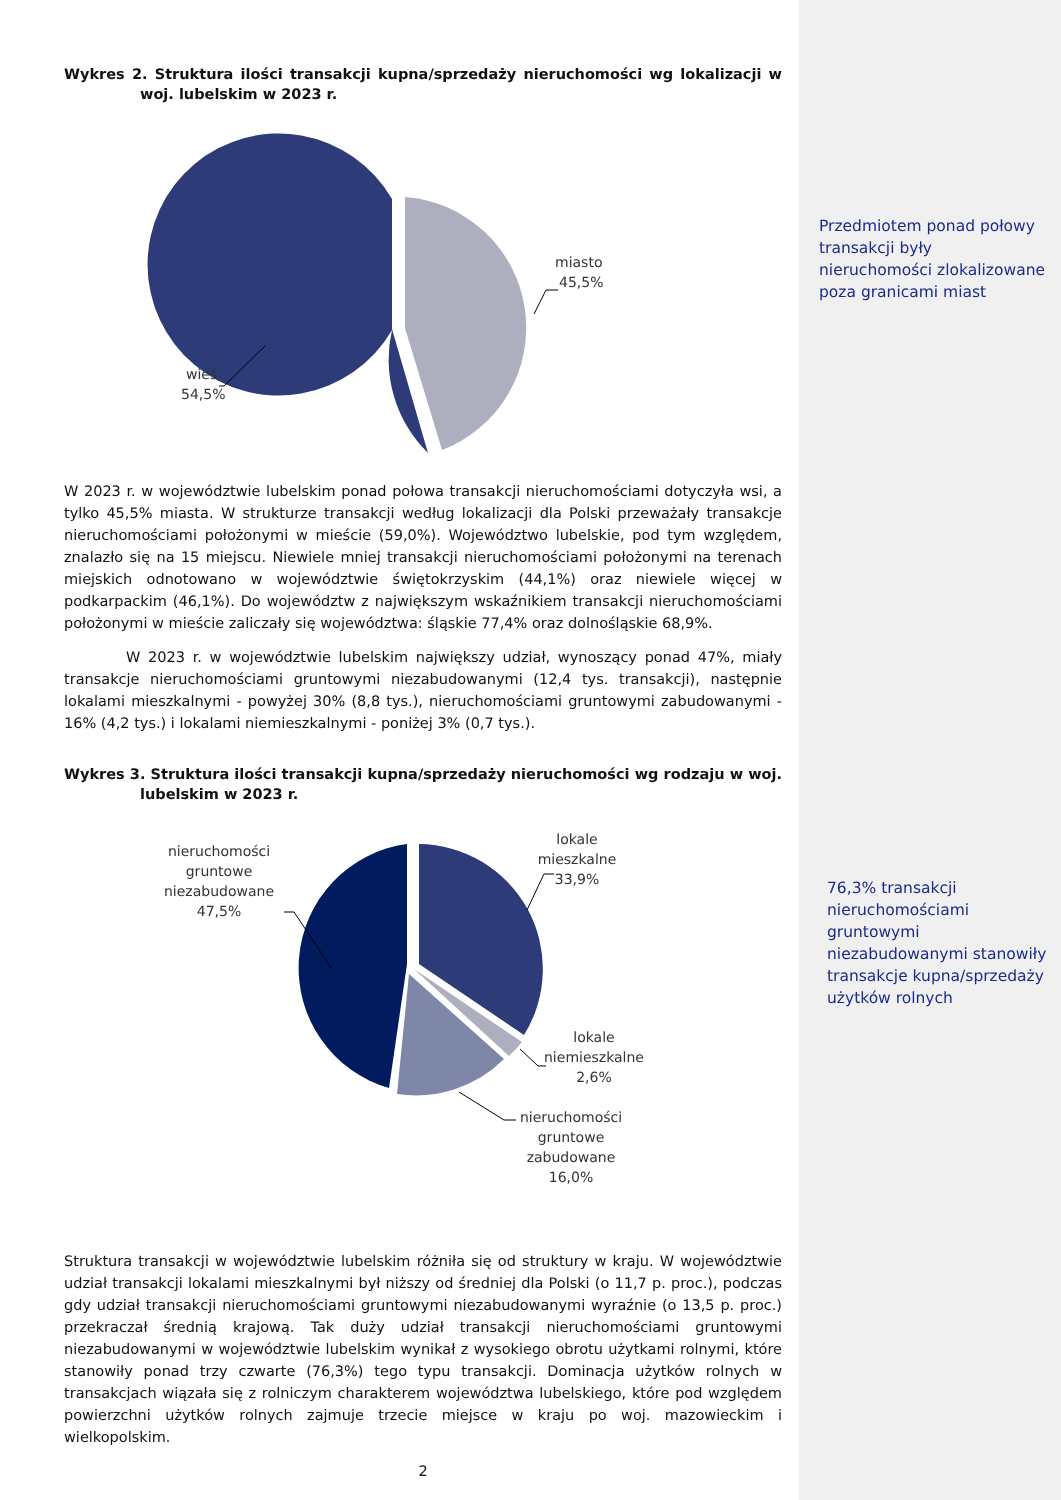Wykres 2. Struktura ilości transakcji kupna/sprzedaży nieruchomości wg lokalizacji w woj. lubelskim w 2023 r.
miasto
45,5%
wieś
54,5%
W 2023 r. w województwie lubelskim ponad połowa transakcji nieruchomościami dotyczyła wsi, a tylko 45,5% miasta. W strukturze transakcji według lokalizacji dla Polski przeważały transakcje nieruchomościami położonymi w mieście (59,0%). Województwo lubelskie, pod tym względem, znalazło się na 15 miejscu. Niewiele mniej transakcji nieruchomościami położonymi na terenach miejskich odnotowano w województwie świętokrzyskim (44,1%) oraz niewiele więcej w podkarpackim (46,1%). Do województw z największym wskaźnikiem transakcji nieruchomościami położonymi w mieście zaliczały się województwa: śląskie 77,4% oraz dolnośląskie 68,9%.
W 2023 r. w województwie lubelskim największy udział, wynoszący ponad 47%, miały transakcje nieruchomościami gruntowymi niezabudowanymi (12,4 tys. transakcji), następnie lokalami mieszkalnymi - powyżej 30% (8,8 tys.), nieruchomościami gruntowymi zabudowanymi - 16% (4,2 tys.) i lokalami niemieszkalnymi - poniżej 3% (0,7 tys.).
Wykres 3. Struktura ilości transakcji kupna/sprzedaży nieruchomości wg rodzaju w woj. lubelskim w 2023 r.
lokale
mieszkalne
33,9%
nieruchomości
gruntowe
niezabudowane
47,5%
lokale
niemieszkalne
2,6%
nieruchomości
gruntowe
zabudowane
16,0%
Struktura transakcji w województwie lubelskim różniła się od struktury w kraju. W województwie udział transakcji lokalami mieszkalnymi był niższy od średniej dla Polski (o 11,7 p. proc.), podczas gdy udział transakcji nieruchomościami gruntowymi niezabudowanymi wyraźnie (o 13,5 p. proc.) przekraczał średnią krajową. Tak duży udział transakcji nieruchomościami gruntowymi niezabudowanymi w województwie lubelskim wynikał z wysokiego obrotu użytkami rolnymi, które stanowiły ponad trzy czwarte (76,3%) tego typu transakcji. Dominacja użytków rolnych w transakcjach wiązała się z rolniczym charakterem województwa lubelskiego, które pod względem powierzchni użytków rolnych zajmuje trzecie miejsce w kraju po woj. mazowieckim i wielkopolskim.
2
Przedmiotem ponad połowy transakcji były nieruchomości zlokalizowane poza granicami miast
76,3% transakcji nieruchomościami gruntowymi niezabudowanymi stanowiły transakcje kupna/sprzedaży użytków rolnych